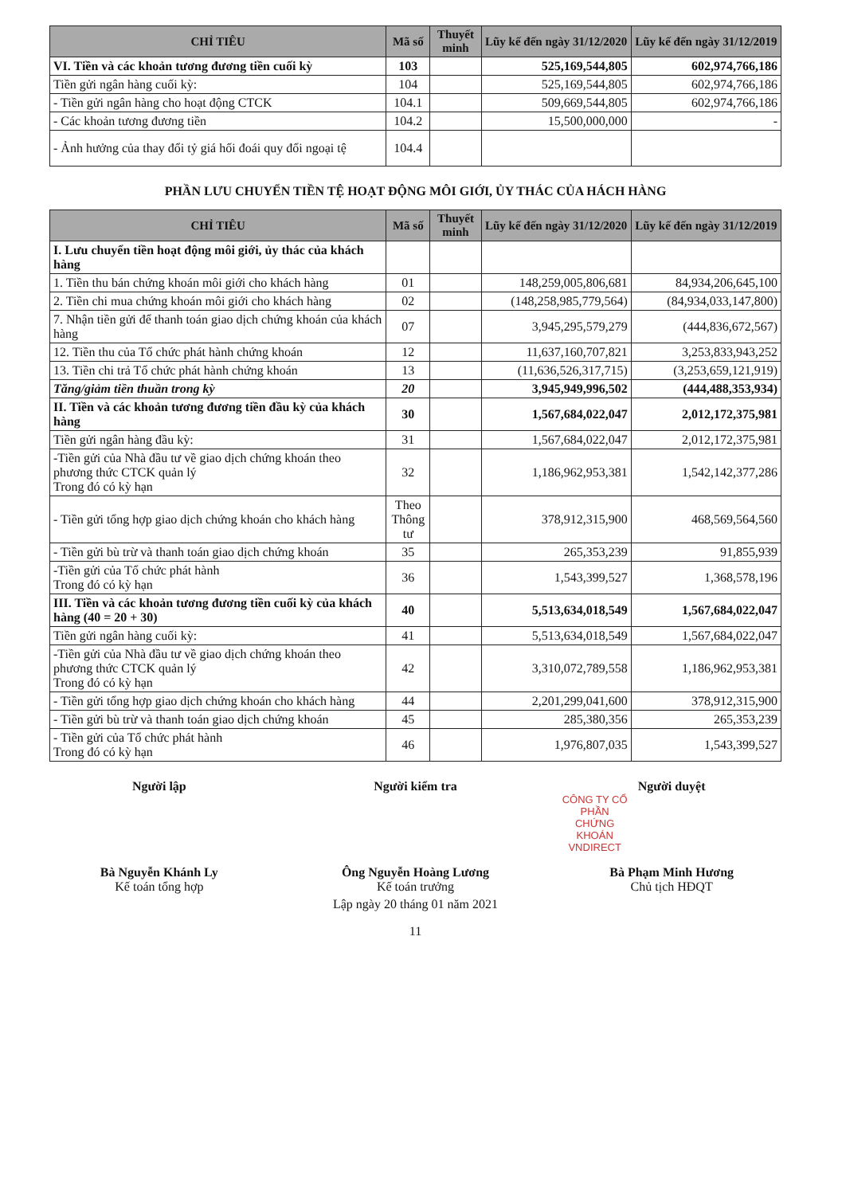| CHỈ TIÊU | Mã số | Thuyết minh | Lũy kế đến ngày 31/12/2020 | Lũy kế đến ngày 31/12/2019 |
| --- | --- | --- | --- | --- |
| VI. Tiền và các khoản tương đương tiền cuối kỳ | 103 | | 525,169,544,805 | 602,974,766,186 |
| Tiền gửi ngân hàng cuối kỳ: | 104 | | 525,169,544,805 | 602,974,766,186 |
| - Tiền gửi ngân hàng cho hoạt động CTCK | 104.1 | | 509,669,544,805 | 602,974,766,186 |
| - Các khoản tương đương tiền | 104.2 | | 15,500,000,000 | - |
| - Ảnh hưởng của thay đổi tỷ giá hối đoái quy đổi ngoại tệ | 104.4 | | | |
PHẦN LƯU CHUYỂN TIỀN TỆ HOẠT ĐỘNG MÔI GIỚI, ỦY THÁC CỦA HÁCH HÀNG
| CHỈ TIÊU | Mã số | Thuyết minh | Lũy kế đến ngày 31/12/2020 | Lũy kế đến ngày 31/12/2019 |
| --- | --- | --- | --- | --- |
| I. Lưu chuyển tiền hoạt động môi giới, ủy thác của khách hàng | | | | |
| 1. Tiền thu bán chứng khoán môi giới cho khách hàng | 01 | | 148,259,005,806,681 | 84,934,206,645,100 |
| 2. Tiền chi mua chứng khoán môi giới cho khách hàng | 02 | | (148,258,985,779,564) | (84,934,033,147,800) |
| 7. Nhận tiền gửi để thanh toán giao dịch chứng khoán của khách hàng | 07 | | 3,945,295,579,279 | (444,836,672,567) |
| 12. Tiền thu của Tổ chức phát hành chứng khoán | 12 | | 11,637,160,707,821 | 3,253,833,943,252 |
| 13. Tiền chi trả Tổ chức phát hành chứng khoán | 13 | | (11,636,526,317,715) | (3,253,659,121,919) |
| Tăng/giảm tiền thuần trong kỳ | 20 | | 3,945,949,996,502 | (444,488,353,934) |
| II. Tiền và các khoản tương đương tiền đầu kỳ của khách hàng | 30 | | 1,567,684,022,047 | 2,012,172,375,981 |
| Tiền gửi ngân hàng đầu kỳ: | 31 | | 1,567,684,022,047 | 2,012,172,375,981 |
| -Tiền gửi của Nhà đầu tư về giao dịch chứng khoán theo phương thức CTCK quản lý Trong đó có kỳ hạn | 32 | | 1,186,962,953,381 | 1,542,142,377,286 |
| - Tiền gửi tổng hợp giao dịch chứng khoán cho khách hàng | Theo Thông tư | | 378,912,315,900 | 468,569,564,560 |
| - Tiền gửi bù trừ và thanh toán giao dịch chứng khoán | 35 | | 265,353,239 | 91,855,939 |
| -Tiền gửi của Tổ chức phát hành Trong đó có kỳ hạn | 36 | | 1,543,399,527 | 1,368,578,196 |
| III. Tiền và các khoản tương đương tiền cuối kỳ của khách hàng (40 = 20 + 30) | 40 | | 5,513,634,018,549 | 1,567,684,022,047 |
| Tiền gửi ngân hàng cuối kỳ: | 41 | | 5,513,634,018,549 | 1,567,684,022,047 |
| -Tiền gửi của Nhà đầu tư về giao dịch chứng khoán theo phương thức CTCK quản lý Trong đó có kỳ hạn | 42 | | 3,310,072,789,558 | 1,186,962,953,381 |
| - Tiền gửi tổng hợp giao dịch chứng khoán cho khách hàng | 44 | | 2,201,299,041,600 | 378,912,315,900 |
| - Tiền gửi bù trừ và thanh toán giao dịch chứng khoán | 45 | | 285,380,356 | 265,353,239 |
| - Tiền gửi của Tổ chức phát hành Trong đó có kỳ hạn | 46 | | 1,976,807,035 | 1,543,399,527 |
Người lập
Bà Nguyễn Khánh Ly
Kế toán tổng hợp
Người kiểm tra
Ông Nguyễn Hoàng Lương
Kế toán trưởng
Người duyệt
CÔNG TY CỔ PHẦN CHỨNG KHOÁN VNDIRECT
Bà Phạm Minh Hương
Chủ tịch HĐQT
Lập ngày 20 tháng 01 năm 2021
11